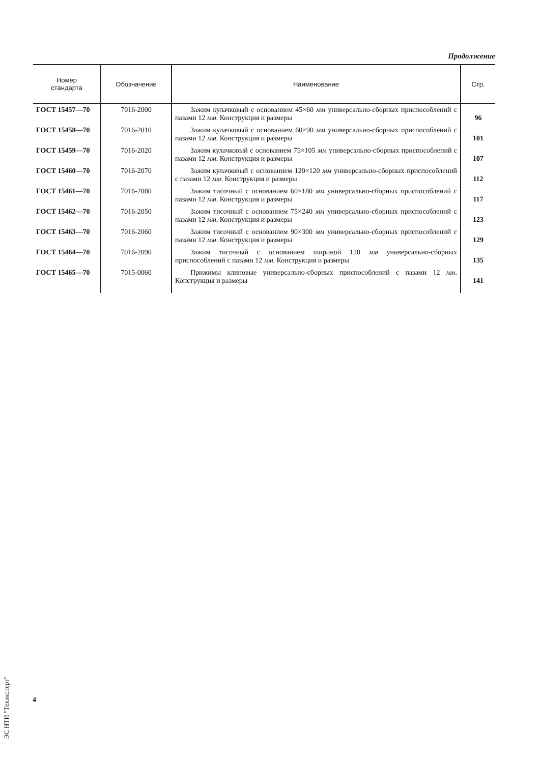Продолжение
| Номер стандарта | Обозначение | Наименование | Стр. |
| --- | --- | --- | --- |
| ГОСТ 15457—70 | 7016-2000 | Зажим кулачковый с основанием 45×60 мм универсально-сборных приспособлений с пазами 12 мм . Конструкция и размеры | 96 |
| ГОСТ 15458—70 | 7016-2010 | Зажим кулачковый с основанием 60×90 мм универсально-сборных приспособлений с пазами 12 мм . Конструкция и размеры | 101 |
| ГОСТ 15459—70 | 7016-2020 | Зажим кулачковый с основанием 75×105 мм универсально-сборных приспособлений с пазами 12 мм . Конструкция и размеры | 107 |
| ГОСТ 15460—70 | 7016-2070 | Зажим кулачковый с основанием 120×120 мм универсально-сборных приспособлений с пазами 12 мм . Конструкция и размеры | 112 |
| ГОСТ 15461—70 | 7016-2080 | Зажим тисочный с основанием 60×180 мм универсально-сборных приспособлений с пазами 12 мм . Конструкция и размеры | 117 |
| ГОСТ 15462—70 | 7016-2050 | Зажим тисочный с основанием 75×240 мм универсально-сборных приспособлений с пазами 12 мм . Конструкция и размеры | 123 |
| ГОСТ 15463—70 | 7016-2060 | Зажим тисочный с основанием 90×300 мм универсально-сборных приспособлений с пазами 12 мм . Конструкция и размеры | 129 |
| ГОСТ 15464—70 | 7016-2090 | Зажим тисочный с основанием шириной 120 мм универсально-сборных приспособлений с пазами 12 мм . Конструкция и размеры | 135 |
| ГОСТ 15465—70 | 7015-0060 | Прижимы клиновые универсально-сборных приспособлений с пазами 12 мм . Конструкция и размеры | 141 |
4
ЭС НТИ "Техэксперт"